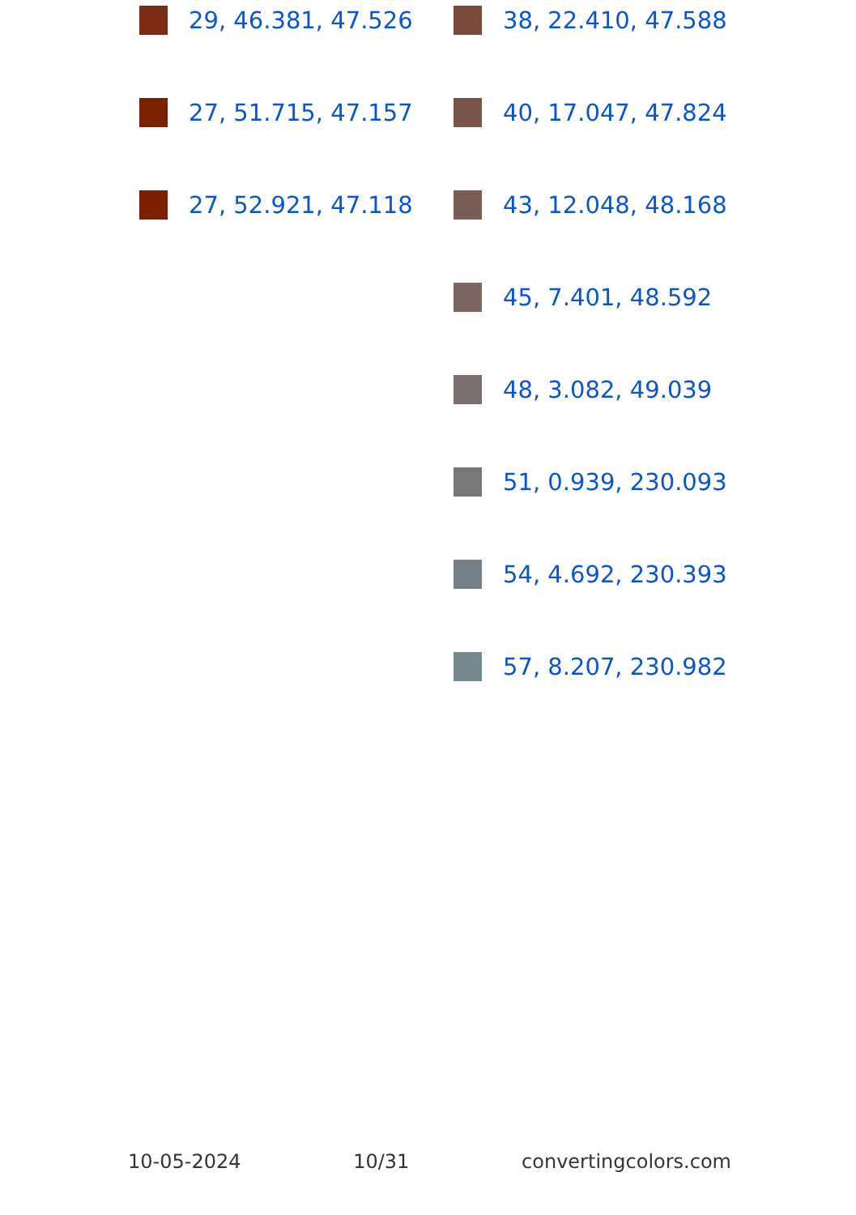29, 46.381, 47.526
27, 51.715, 47.157
27, 52.921, 47.118
38, 22.410, 47.588
40, 17.047, 47.824
43, 12.048, 48.168
45, 7.401, 48.592
48, 3.082, 49.039
51, 0.939, 230.093
54, 4.692, 230.393
57, 8.207, 230.982
10-05-2024 10/31 convertingcolors.com